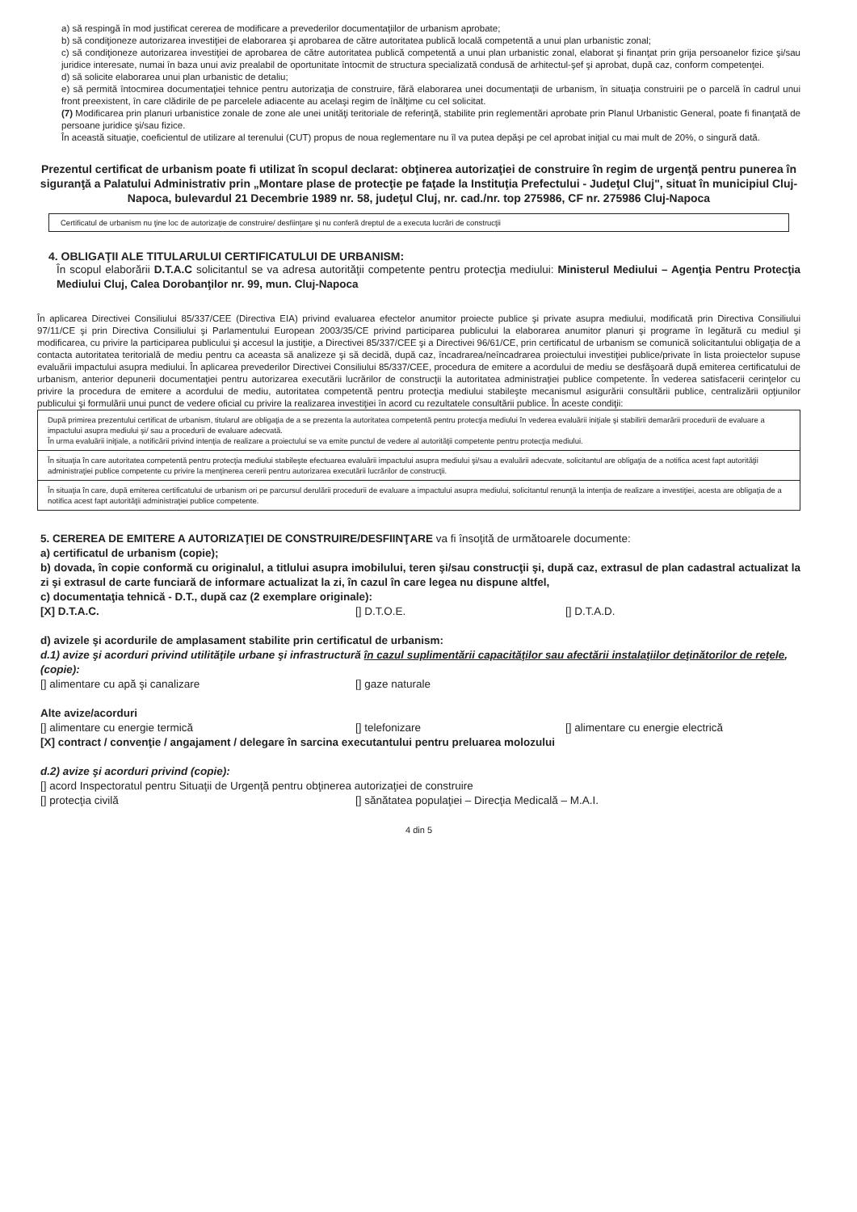a) să respingă în mod justificat cererea de modificare a prevederilor documentaţiilor de urbanism aprobate;
b) să condiţioneze autorizarea investiţiei de elaborarea şi aprobarea de către autoritatea publică locală competentă a unui plan urbanistic zonal;
c) să condiţioneze autorizarea investiţiei de aprobarea de către autoritatea publică competentă a unui plan urbanistic zonal, elaborat şi finanţat prin grija persoanelor fizice şi/sau juridice interesate, numai în baza unui aviz prealabil de oportunitate întocmit de structura specializată condusă de arhitectul-şef şi aprobat, după caz, conform competenţei.
d) să solicite elaborarea unui plan urbanistic de detaliu;
e) să permită întocmirea documentaţiei tehnice pentru autorizaţia de construire, fără elaborarea unei documentaţii de urbanism, în situaţia construirii pe o parcelă în cadrul unui front preexistent, în care clădirile de pe parcelele adiacente au acelaşi regim de înălţime cu cel solicitat.
(7) Modificarea prin planuri urbanistice zonale de zone ale unei unităţi teritoriale de referinţă, stabilite prin reglementări aprobate prin Planul Urbanistic General, poate fi finanţată de persoane juridice şi/sau fizice.
În această situaţie, coeficientul de utilizare al terenului (CUT) propus de noua reglementare nu îl va putea depăşi pe cel aprobat iniţial cu mai mult de 20%, o singură dată.
Prezentul certificat de urbanism poate fi utilizat în scopul declarat: obţinerea autorizaţiei de construire în regim de urgenţă pentru punerea în siguranţă a Palatului Administrativ prin „Montare plase de protecţie pe faţade la Instituţia Prefectului - Judeţul Cluj", situat în municipiul Cluj-Napoca, bulevardul 21 Decembrie 1989 nr. 58, judeţul Cluj, nr. cad./nr. top 275986, CF nr. 275986 Cluj-Napoca
Certificatul de urbanism nu ţine loc de autorizaţie de construire/ desfiinţare şi nu conferă dreptul de a executa lucrări de construcţii
4. OBLIGAŢII ALE TITULARULUI CERTIFICATULUI DE URBANISM:
În scopul elaborării D.T.A.C solicitantul se va adresa autorităţii competente pentru protecţia mediului: Ministerul Mediului – Agenţia Pentru Protecţia Mediului Cluj, Calea Dorobanţilor nr. 99, mun. Cluj-Napoca
În aplicarea Directivei Consiliului 85/337/CEE (Directiva EIA) privind evaluarea efectelor anumitor proiecte publice şi private asupra mediului, modificată prin Directiva Consiliului 97/11/CE şi prin Directiva Consiliului şi Parlamentului European 2003/35/CE privind participarea publicului la elaborarea anumitor planuri şi programe în legătură cu mediul şi modificarea, cu privire la participarea publicului şi accesul la justiţie, a Directivei 85/337/CEE şi a Directivei 96/61/CE, prin certificatul de urbanism se comunică solicitantului obligaţia de a contacta autoritatea teritorială de mediu pentru ca aceasta să analizeze şi să decidă, după caz, încadrarea/neîncadrarea proiectului investiţiei publice/private în lista proiectelor supuse evaluării impactului asupra mediului. În aplicarea prevederilor Directivei Consiliului 85/337/CEE, procedura de emitere a acordului de mediu se desfăşoară după emiterea certificatului de urbanism, anterior depunerii documentaţiei pentru autorizarea executării lucrărilor de construcţii la autoritatea administraţiei publice competente. În vederea satisfacerii cerinţelor cu privire la procedura de emitere a acordului de mediu, autoritatea competentă pentru protecţia mediului stabileşte mecanismul asigurării consultării publice, centralizării opţiunilor publicului şi formulării unui punct de vedere oficial cu privire la realizarea investiţiei în acord cu rezultatele consultării publice. În aceste condiţii:
După primirea prezentului certificat de urbanism, titularul are obligaţia de a se prezenta la autoritatea competentă pentru protecţia mediului în vederea evaluării iniţiale şi stabilirii demarării procedurii de evaluare a impactului asupra mediului şi/ sau a procedurii de evaluare adecvată.
În urma evaluării iniţiale, a notificării privind intenţia de realizare a proiectului se va emite punctul de vedere al autorităţii competente pentru protecţia mediului.
În situaţia în care autoritatea competentă pentru protecţia mediului stabileşte efectuarea evaluării impactului asupra mediului şi/sau a evaluării adecvate, solicitantul are obligaţia de a notifica acest fapt autorităţii administraţiei publice competente cu privire la menţinerea cererii pentru autorizarea executării lucrărilor de construcţii.
În situaţia în care, după emiterea certificatului de urbanism ori pe parcursul derulării procedurii de evaluare a impactului asupra mediului, solicitantul renunţă la intenţia de realizare a investiţiei, acesta are obligaţia de a notifica acest fapt autorităţii administraţiei publice competente.
5. CEREREA DE EMITERE A AUTORIZAŢIEI DE CONSTRUIRE/DESFIINŢARE va fi însoţită de următoarele documente:
a) certificatul de urbanism (copie);
b) dovada, în copie conformă cu originalul, a titlului asupra imobilului, teren şi/sau construcţii şi, după caz, extrasul de plan cadastral actualizat la zi şi extrasul de carte funciară de informare actualizat la zi, în cazul în care legea nu dispune altfel,
c) documentaţia tehnică - D.T., după caz (2 exemplare originale):
[X] D.T.A.C. [] D.T.O.E. [] D.T.A.D.
d) avizele şi acordurile de amplasament stabilite prin certificatul de urbanism:
d.1) avize şi acorduri privind utilităţile urbane şi infrastructură în cazul suplimentării capacităţilor sau afectării instalaţiilor deţinătorilor de reţele, (copie):
[] alimentare cu apă şi canalizare [] gaze naturale
Alte avize/acorduri
[] alimentare cu energie termică [] telefonizare [] alimentare cu energie electrică
[X] contract / convenţie / angajament / delegare în sarcina executantului pentru preluarea molozului
d.2) avize şi acorduri privind (copie):
[] acord Inspectoratul pentru Situaţii de Urgenţă pentru obţinerea autorizaţiei de construire
[] protecţia civilă [] sănătatea populaţiei – Direcţia Medicală – M.A.I.
4 din 5